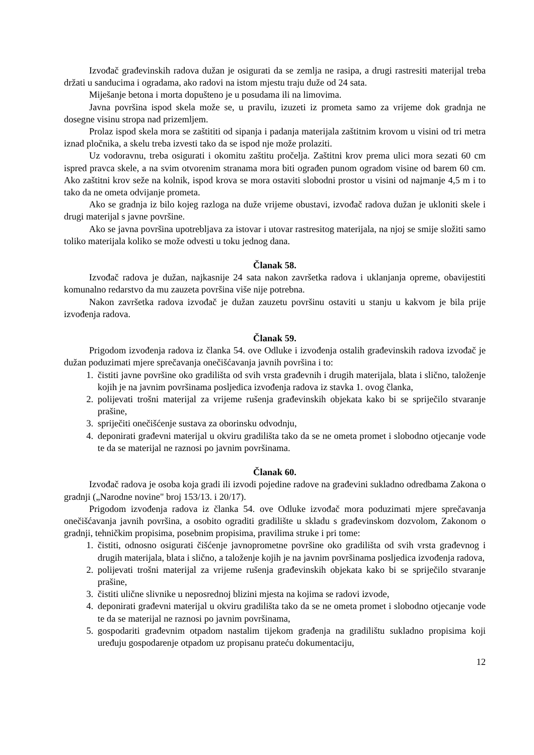Izvođač građevinskih radova dužan je osigurati da se zemlja ne rasipa, a drugi rastresiti materijal treba držati u sanducima i ogradama, ako radovi na istom mjestu traju duže od 24 sata.
Miješanje betona i morta dopušteno je u posudama ili na limovima.
Javna površina ispod skela može se, u pravilu, izuzeti iz prometa samo za vrijeme dok gradnja ne dosegne visinu stropa nad prizemljem.
Prolaz ispod skela mora se zaštititi od sipanja i padanja materijala zaštitnim krovom u visini od tri metra iznad pločnika, a skelu treba izvesti tako da se ispod nje može prolaziti.
Uz vodoravnu, treba osigurati i okomitu zaštitu pročelja. Zaštitni krov prema ulici mora sezati 60 cm ispred pravca skele, a na svim otvorenim stranama mora biti ograđen punom ogradom visine od barem 60 cm. Ako zaštitni krov seže na kolnik, ispod krova se mora ostaviti slobodni prostor u visini od najmanje 4,5 m i to tako da ne ometa odvijanje prometa.
Ako se gradnja iz bilo kojeg razloga na duže vrijeme obustavi, izvođač radova dužan je ukloniti skele i drugi materijal s javne površine.
Ako se javna površina upotrebljava za istovar i utovar rastresitog materijala, na njoj se smije složiti samo toliko materijala koliko se može odvesti u toku jednog dana.
Članak 58.
Izvođač radova je dužan, najkasnije 24 sata nakon završetka radova i uklanjanja opreme, obavijestiti komunalno redarstvo da mu zauzeta površina više nije potrebna.
Nakon završetka radova izvođač je dužan zauzetu površinu ostaviti u stanju u kakvom je bila prije izvođenja radova.
Članak 59.
Prigodom izvođenja radova iz članka 54. ove Odluke i izvođenja ostalih građevinskih radova izvođač je dužan poduzimati mjere sprečavanja onečišćavanja javnih površina i to:
1. čistiti javne površine oko gradilišta od svih vrsta građevnih i drugih materijala, blata i slično, taloženje kojih je na javnim površinama posljedica izvođenja radova iz stavka 1. ovog članka,
2. polijevati trošni materijal za vrijeme rušenja građevinskih objekata kako bi se spriječilo stvaranje prašine,
3. spriječiti onečišćenje sustava za oborinsku odvodnju,
4. deponirati građevni materijal u okviru gradilišta tako da se ne ometa promet i slobodno otjecanje vode te da se materijal ne raznosi po javnim površinama.
Članak 60.
Izvođač radova je osoba koja gradi ili izvodi pojedine radove na građevini sukladno odredbama Zakona o gradnji („Narodne novine" broj 153/13. i 20/17).
Prigodom izvođenja radova iz članka 54. ove Odluke izvođač mora poduzimati mjere sprečavanja onečišćavanja javnih površina, a osobito ograditi gradilište u skladu s građevinskom dozvolom, Zakonom o gradnji, tehničkim propisima, posebnim propisima, pravilima struke i pri tome:
1. čistiti, odnosno osigurati čišćenje javnoprometne površine oko gradilišta od svih vrsta građevnog i drugih materijala, blata i slično, a taloženje kojih je na javnim površinama posljedica izvođenja radova,
2. polijevati trošni materijal za vrijeme rušenja građevinskih objekata kako bi se spriječilo stvaranje prašine,
3. čistiti ulične slivnike u neposrednoj blizini mjesta na kojima se radovi izvode,
4. deponirati građevni materijal u okviru gradilišta tako da se ne ometa promet i slobodno otjecanje vode te da se materijal ne raznosi po javnim površinama,
5. gospodariti građevnim otpadom nastalim tijekom građenja na gradilištu sukladno propisima koji uređuju gospodarenje otpadom uz propisanu prateću dokumentaciju,
12